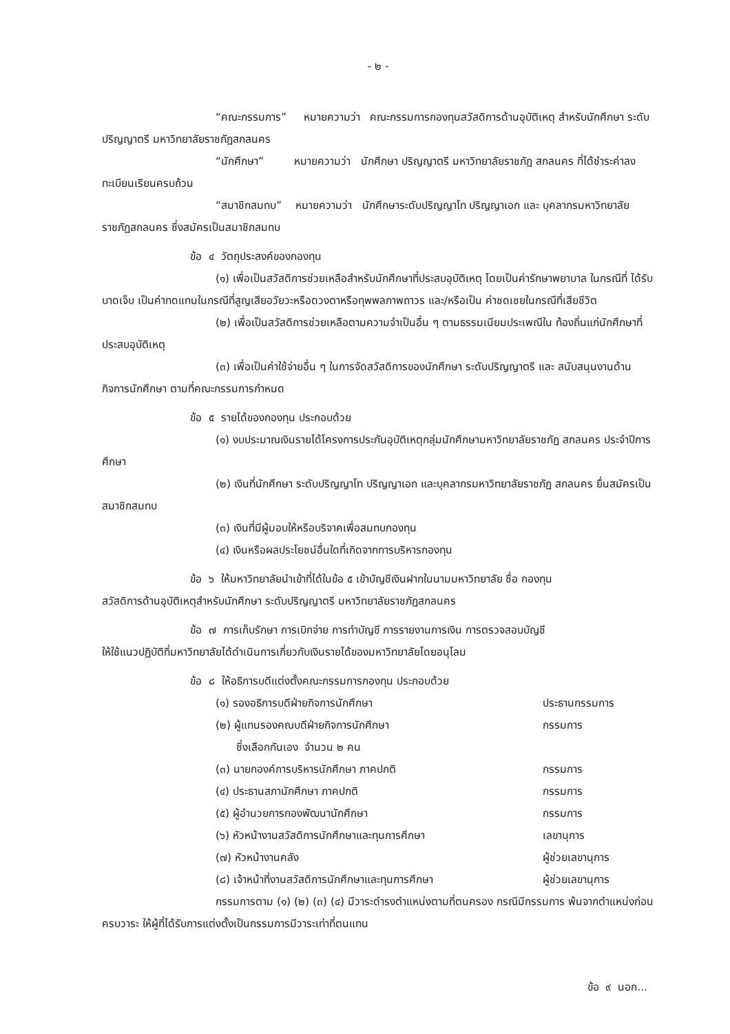- ๒ -
“คณะกรรมการ” หมายความว่า คณะกรรมการกองทุนสวัสดิการด้านอุบัติเหตุ สำหรับนักศึกษา ระดับปริญญาตรี มหาวิทยาลัยราชภัฏสกลนคร
“นักศึกษา” หมายความว่า นักศึกษา ปริญญาตรี มหาวิทยาลัยราชภัฏ สกลนคร ที่ได้ชำระค่าลงทะเบียนเรียนครบถ้วน
“สมาชิกสมทบ” หมายความว่า นักศึกษาระดับปริญญาโท ปริญญาเอก และ บุคลากรมหาวิทยาลัยราชภัฏสกลนคร ซึ่งสมัครเป็นสมาชิกสมทบ
ข้อ ๔ วัตถุประสงค์ของกองทุน
(๑) เพื่อเป็นสวัสดิการช่วยเหลือสำหรับนักศึกษาที่ประสบอุบัติเหตุ โดยเป็นค่ารักษาพยาบาล ในกรณีที่ ได้รับบาดเจ็บ เป็นค่าทดแทนในกรณีที่สูญเสียอวัยวะหรือดวงตาหรือทุพพลภาพถาวร และ/หรือเป็น ค่าชดเชยในกรณีที่เสียชีวิต
(๒) เพื่อเป็นสวัสดิการช่วยเหลือตามความจำเป็นอื่น ๆ ตามธรรมเนียมประเพณีใน ท้องถิ่นแก่นักศึกษาที่ประสบอุบัติเหตุ
(๓) เพื่อเป็นค่าใช้จ่ายอื่น ๆ ในการจัดสวัสดิการของนักศึกษา ระดับปริญญาตรี และ สนับสนุนงานด้านกิจการนักศึกษา ตามที่คณะกรรมการกำหนด
ข้อ ๕ รายได้ของกองทุน ประกอบด้วย
(๑) งบประมาณเงินรายได้โครงการประกันอุบัติเหตุกลุ่มนักศึกษามหาวิทยาลัยราชภัฏ สกลนคร ประจำปีการศึกษา
(๒) เงินที่นักศึกษา ระดับปริญญาโท ปริญญาเอก และบุคลากรมหาวิทยาลัยราชภัฏ สกลนคร ยื่นสมัครเป็นสมาชิกสมทบ
(๓) เงินที่มีผู้มอบให้หรือบริจาคเพื่อสมทบกองทุน
(๔) เงินหรือผลประโยชน์อื่นใดที่เกิดจากการบริหารกองทุน
ข้อ ๖ ให้มหาวิทยาลัยนำเข้าที่ได้ในข้อ ๕ เข้าบัญชีเงินฝากในนามมหาวิทยาลัย ชื่อ กองทุน
สวัสดิการด้านอุบัติเหตุสำหรับนักศึกษา ระดับปริญญาตรี มหาวิทยาลัยราชภัฏสกลนคร
ข้อ ๗ การเก็บรักษา การเบิกจ่าย การทำบัญชี การรายงานการเงิน การตรวจสอบบัญชี
ให้ใช้แนวปฏิบัติที่มหาวิทยาลัยได้ดำเนินการเกี่ยวกับเงินรายได้ของมหาวิทยาลัยโดยอนุโลม
ข้อ ๘ ให้อธิการบดีแต่งตั้งคณะกรรมการกองทุน ประกอบด้วย
| (๑) รองอธิการบดีฝ่ายกิจการนักศึกษา | ประธานกรรมการ |
| (๒) ผู้แทนรองคณบดีฝ่ายกิจการนักศึกษา ซึ่งเลือกกันเอง จำนวน ๒ คน | กรรมการ |
| (๓) นายกองค์การบริหารนักศึกษา ภาคปกติ | กรรมการ |
| (๔) ประธานสภานักศึกษา ภาคปกติ | กรรมการ |
| (๕) ผู้อำนวยการกองพัฒนานักศึกษา | กรรมการ |
| (๖) หัวหน้างานสวัสดิการนักศึกษาและทุนการศึกษา | เลขานุการ |
| (๗) หัวหน้างานคลัง | ผู้ช่วยเลขานุการ |
| (๘) เจ้าหน้าที่งานสวัสดิการนักศึกษาและทุนการศึกษา | ผู้ช่วยเลขานุการ |
กรรมการตาม (๑) (๒) (๓) (๔) มีวาระดำรงตำแหน่งตามที่ตนครอง กรณีมีกรรมการ พ้นจากตำแหน่งก่อนครบวาระ ให้ผู้ที่ได้รับการแต่งตั้งเป็นกรรมการมีวาระเท่าที่ตนแทน
ข้อ ๙ นอก...